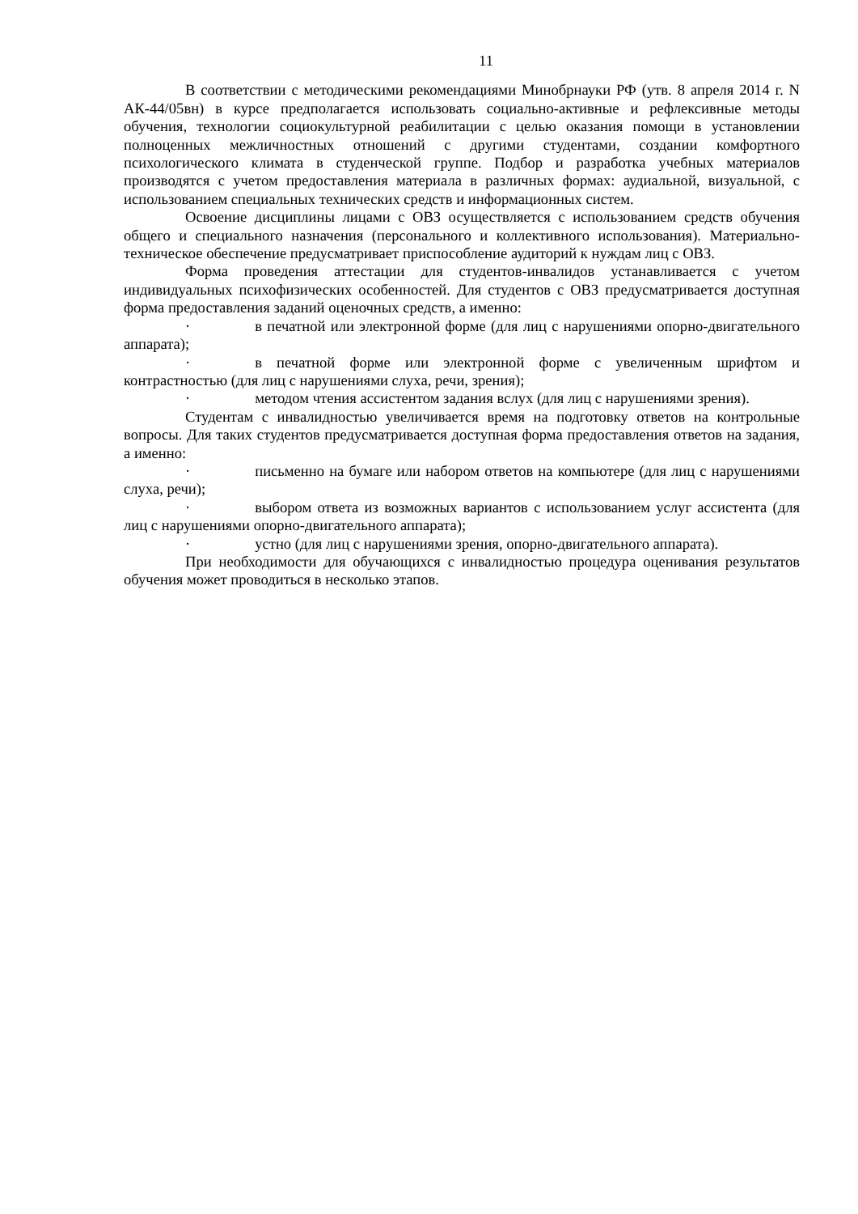11
В соответствии с методическими рекомендациями Минобрнауки РФ (утв. 8 апреля 2014 г. N АК-44/05вн) в курсе предполагается использовать социально-активные и рефлексивные методы обучения, технологии социокультурной реабилитации с целью оказания помощи в установлении полноценных межличностных отношений с другими студентами, создании комфортного психологического климата в студенческой группе. Подбор и разработка учебных материалов производятся с учетом предоставления материала в различных формах: аудиальной, визуальной, с использованием специальных технических средств и информационных систем.
Освоение дисциплины лицами с ОВЗ осуществляется с использованием средств обучения общего и специального назначения (персонального и коллективного использования). Материально-техническое обеспечение предусматривает приспособление аудиторий к нуждам лиц с ОВЗ.
Форма проведения аттестации для студентов-инвалидов устанавливается с учетом индивидуальных психофизических особенностей. Для студентов с ОВЗ предусматривается доступная форма предоставления заданий оценочных средств, а именно:
· в печатной или электронной форме (для лиц с нарушениями опорно-двигательного аппарата);
· в печатной форме или электронной форме с увеличенным шрифтом и контрастностью (для лиц с нарушениями слуха, речи, зрения);
· методом чтения ассистентом задания вслух (для лиц с нарушениями зрения).
Студентам с инвалидностью увеличивается время на подготовку ответов на контрольные вопросы. Для таких студентов предусматривается доступная форма предоставления ответов на задания, а именно:
· письменно на бумаге или набором ответов на компьютере (для лиц с нарушениями слуха, речи);
· выбором ответа из возможных вариантов с использованием услуг ассистента (для лиц с нарушениями опорно-двигательного аппарата);
· устно (для лиц с нарушениями зрения, опорно-двигательного аппарата).
При необходимости для обучающихся с инвалидностью процедура оценивания результатов обучения может проводиться в несколько этапов.